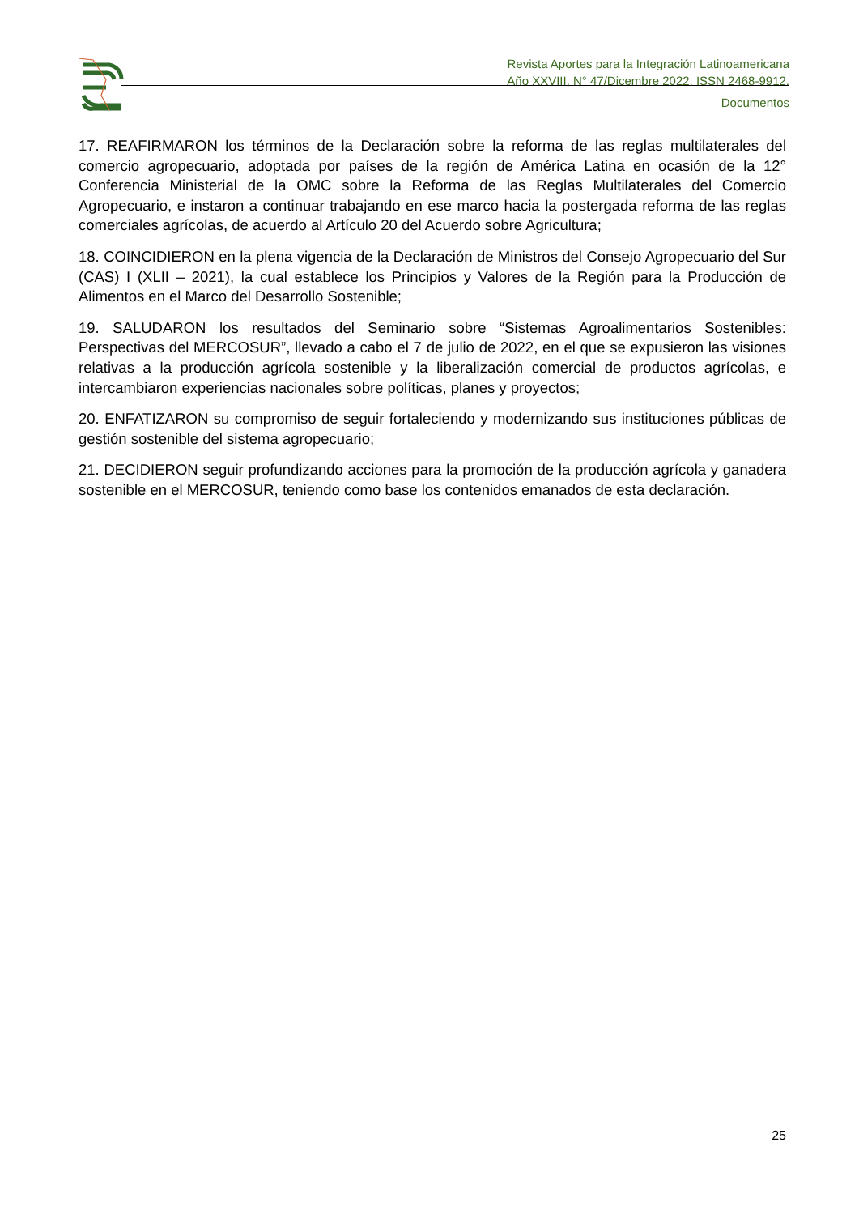Revista Aportes para la Integración Latinoamericana
Año XXVIII, N° 47/Dicembre 2022, ISSN 2468-9912.
Documentos
17. REAFIRMARON los términos de la Declaración sobre la reforma de las reglas multilaterales del comercio agropecuario, adoptada por países de la región de América Latina en ocasión de la 12° Conferencia Ministerial de la OMC sobre la Reforma de las Reglas Multilaterales del Comercio Agropecuario, e instaron a continuar trabajando en ese marco hacia la postergada reforma de las reglas comerciales agrícolas, de acuerdo al Artículo 20 del Acuerdo sobre Agricultura;
18. COINCIDIERON en la plena vigencia de la Declaración de Ministros del Consejo Agropecuario del Sur (CAS) I (XLII – 2021), la cual establece los Principios y Valores de la Región para la Producción de Alimentos en el Marco del Desarrollo Sostenible;
19. SALUDARON los resultados del Seminario sobre “Sistemas Agroalimentarios Sostenibles: Perspectivas del MERCOSUR”, llevado a cabo el 7 de julio de 2022, en el que se expusieron las visiones relativas a la producción agrícola sostenible y la liberalización comercial de productos agrícolas, e intercambiaron experiencias nacionales sobre políticas, planes y proyectos;
20. ENFATIZARON su compromiso de seguir fortaleciendo y modernizando sus instituciones públicas de gestión sostenible del sistema agropecuario;
21. DECIDIERON seguir profundizando acciones para la promoción de la producción agrícola y ganadera sostenible en el MERCOSUR, teniendo como base los contenidos emanados de esta declaración.
25